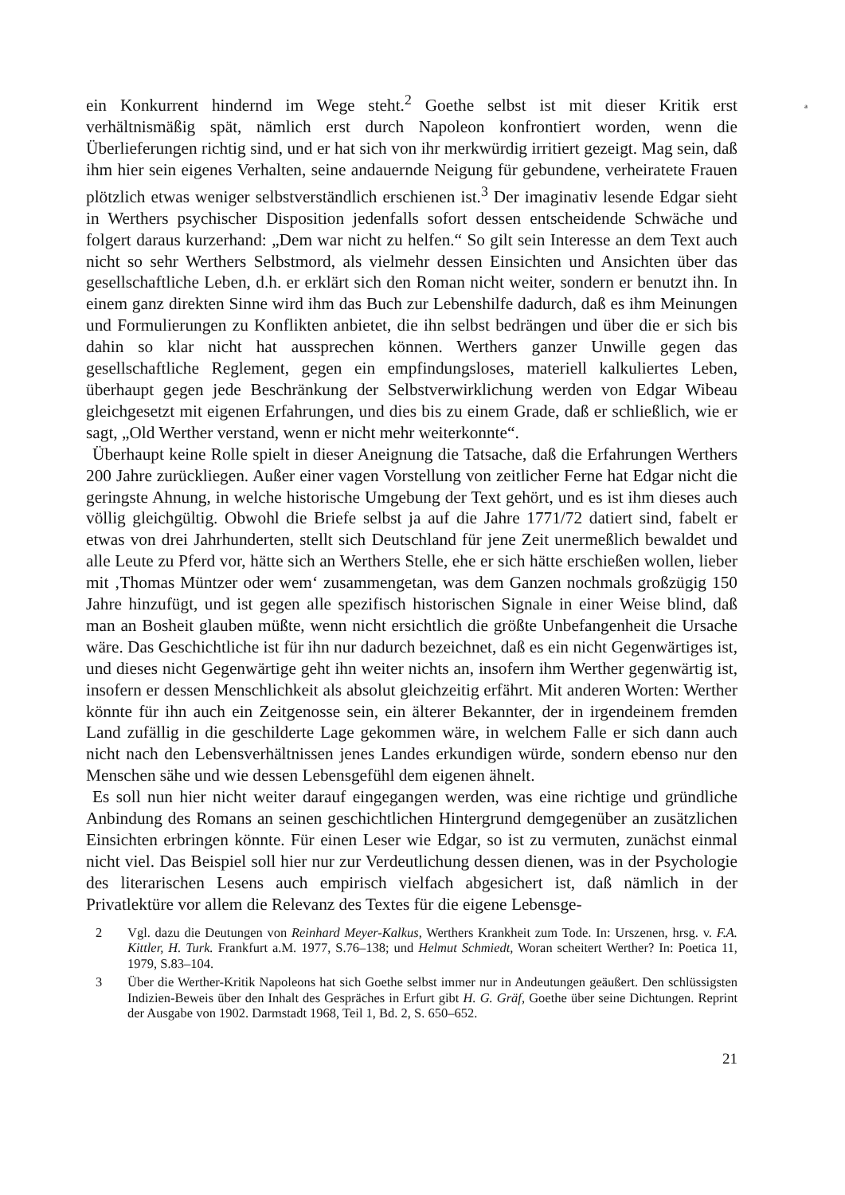a
ein Konkurrent hindernd im Wege steht.<sup>2</sup> Goethe selbst ist mit dieser Kritik erst verhältnismäßig spät, nämlich erst durch Napoleon konfrontiert worden, wenn die Überlieferungen richtig sind, und er hat sich von ihr merkwürdig irritiert gezeigt. Mag sein, daß ihm hier sein eigenes Verhalten, seine andauernde Neigung für gebundene, verheiratete Frauen plötzlich etwas weniger selbstverständlich erschienen ist.<sup>3</sup> Der imaginativ lesende Edgar sieht in Werthers psychischer Disposition jedenfalls sofort dessen entscheidende Schwäche und folgert daraus kurzerhand: „Dem war nicht zu helfen.“ So gilt sein Interesse an dem Text auch nicht so sehr Werthers Selbstmord, als vielmehr dessen Einsichten und Ansichten über das gesellschaftliche Leben, d.h. er erklärt sich den Roman nicht weiter, sondern er benutzt ihn. In einem ganz direkten Sinne wird ihm das Buch zur Lebenshilfe dadurch, daß es ihm Meinungen und Formulierungen zu Konflikten anbietet, die ihn selbst bedrängen und über die er sich bis dahin so klar nicht hat aussprechen können. Werthers ganzer Unwille gegen das gesellschaftliche Reglement, gegen ein empfindungsloses, materiell kalkuliertes Leben, überhaupt gegen jede Beschränkung der Selbstverwirklichung werden von Edgar Wibeau gleichgesetzt mit eigenen Erfahrungen, und dies bis zu einem Grade, daß er schließlich, wie er sagt, „Old Werther verstand, wenn er nicht mehr weiterkonnte“.
Überhaupt keine Rolle spielt in dieser Aneignung die Tatsache, daß die Erfahrungen Werthers 200 Jahre zurückliegen. Außer einer vagen Vorstellung von zeitlicher Ferne hat Edgar nicht die geringste Ahnung, in welche historische Umgebung der Text gehört, und es ist ihm dieses auch völlig gleichgültig. Obwohl die Briefe selbst ja auf die Jahre 1771/72 datiert sind, fabelt er etwas von drei Jahrhunderten, stellt sich Deutschland für jene Zeit unermeßlich bewaldet und alle Leute zu Pferd vor, hätte sich an Werthers Stelle, ehe er sich hätte erschießen wollen, lieber mit ‚Thomas Müntzer oder wem‘ zusammengetan, was dem Ganzen nochmals großzügig 150 Jahre hinzufügt, und ist gegen alle spezifisch historischen Signale in einer Weise blind, daß man an Bosheit glauben müßte, wenn nicht ersichtlich die größte Unbefangenheit die Ursache wäre. Das Geschichtliche ist für ihn nur dadurch bezeichnet, daß es ein nicht Gegenwärtiges ist, und dieses nicht Gegenwärtige geht ihn weiter nichts an, insofern ihm Werther gegenwärtig ist, insofern er dessen Menschlichkeit als absolut gleichzeitig erfährt. Mit anderen Worten: Werther könnte für ihn auch ein Zeitgenosse sein, ein älterer Bekannter, der in irgendeinem fremden Land zufällig in die geschilderte Lage gekommen wäre, in welchem Falle er sich dann auch nicht nach den Lebensverhältnissen jenes Landes erkundigen würde, sondern ebenso nur den Menschen sähe und wie dessen Lebensgefühl dem eigenen ähnelt.
Es soll nun hier nicht weiter darauf eingegangen werden, was eine richtige und gründliche Anbindung des Romans an seinen geschichtlichen Hintergrund demgegenüber an zusätzlichen Einsichten erbringen könnte. Für einen Leser wie Edgar, so ist zu vermuten, zunächst einmal nicht viel. Das Beispiel soll hier nur zur Verdeutlichung dessen dienen, was in der Psychologie des literarischen Lesens auch empirisch vielfach abgesichert ist, daß nämlich in der Privatlektüre vor allem die Relevanz des Textes für die eigene Lebensge-
2 Vgl. dazu die Deutungen von Reinhard Meyer-Kalkus, Werthers Krankheit zum Tode. In: Urszenen, hrsg. v. F.A. Kittler, H. Turk. Frankfurt a.M. 1977, S.76–138; und Helmut Schmiedt, Woran scheitert Werther? In: Poetica 11, 1979, S.83–104.
3 Über die Werther-Kritik Napoleons hat sich Goethe selbst immer nur in Andeutungen geäußert. Den schlüssigsten Indizien-Beweis über den Inhalt des Gespräches in Erfurt gibt H. G. Gräf, Goethe über seine Dichtungen. Reprint der Ausgabe von 1902. Darmstadt 1968, Teil 1, Bd. 2, S. 650–652.
21